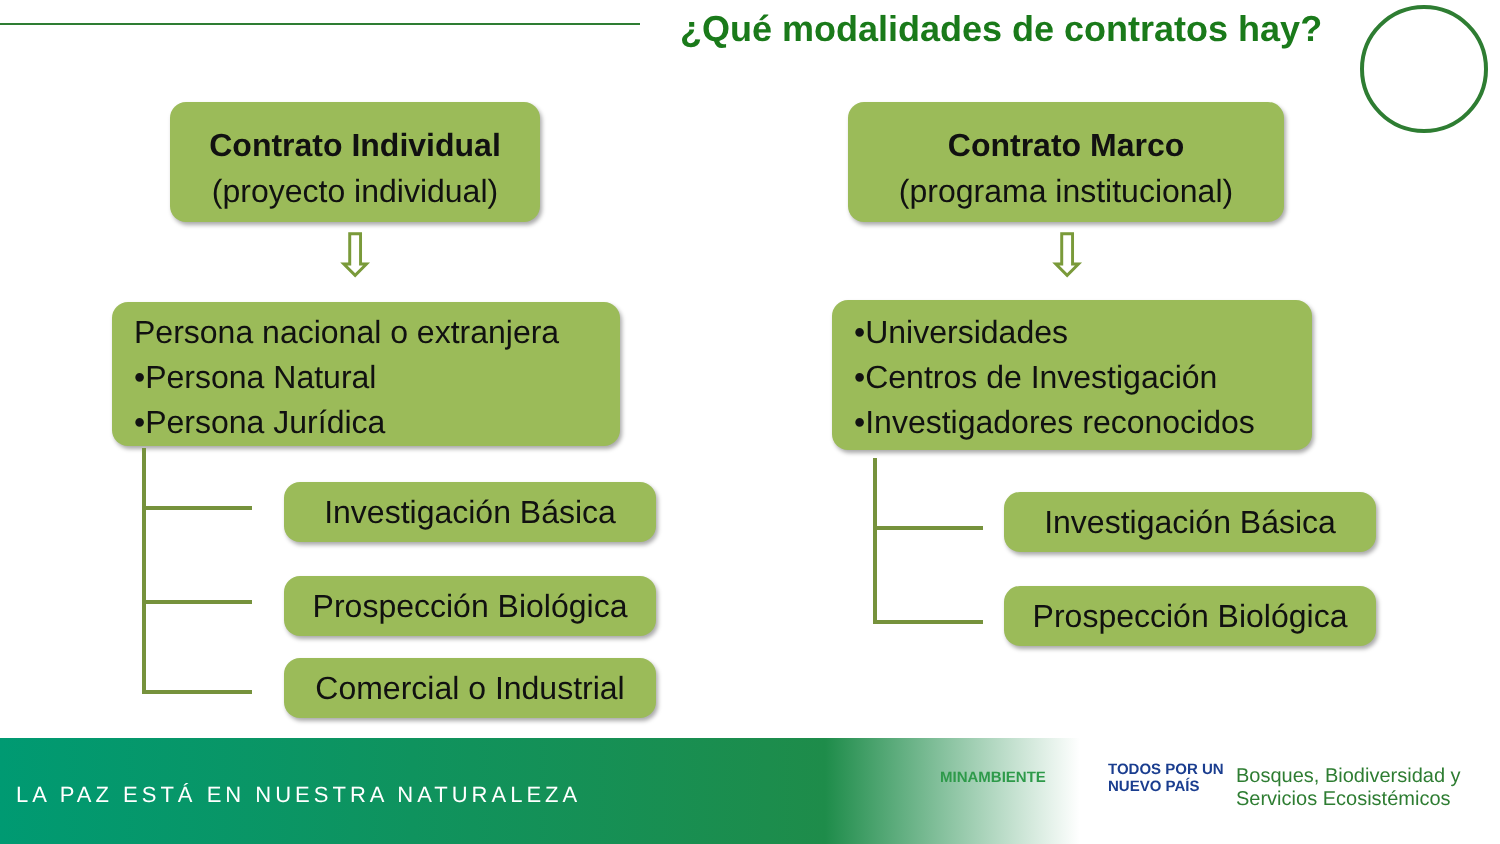¿Qué modalidades de contratos hay?
Contrato Individual
(proyecto individual)
Contrato Marco
(programa institucional)
⇩ ⇩
Persona nacional o extranjera
•Persona Natural
•Persona Jurídica
•Universidades
•Centros de Investigación
•Investigadores reconocidos
Investigación Básica
Prospección Biológica
Comercial o Industrial
Investigación Básica
Prospección Biológica
LA PAZ ESTÁ EN NUESTRA NATURALEZA
MINAMBIENTE
TODOS POR UN
NUEVO PAÍS
Bosques, Biodiversidad y
Servicios Ecosistémicos